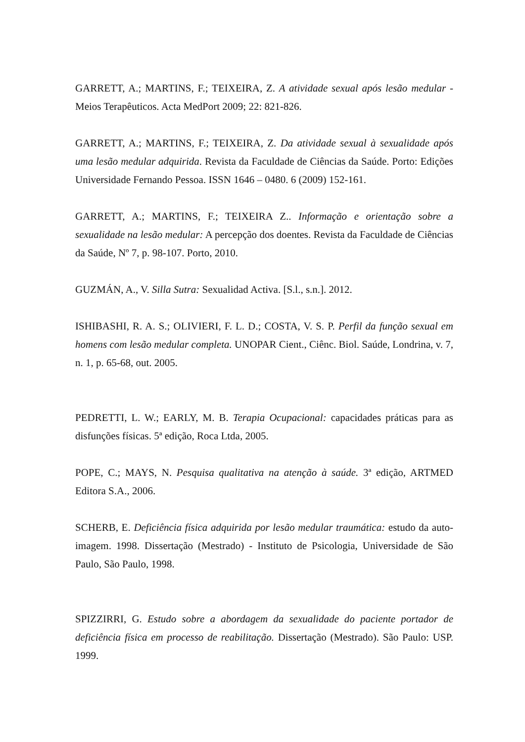GARRETT, A.; MARTINS, F.; TEIXEIRA, Z. A atividade sexual após lesão medular - Meios Terapêuticos. Acta MedPort 2009; 22: 821-826.
GARRETT, A.; MARTINS, F.; TEIXEIRA, Z. Da atividade sexual à sexualidade após uma lesão medular adquirida. Revista da Faculdade de Ciências da Saúde. Porto: Edições Universidade Fernando Pessoa. ISSN 1646 – 0480. 6 (2009) 152-161.
GARRETT, A.; MARTINS, F.; TEIXEIRA Z.. Informação e orientação sobre a sexualidade na lesão medular: A percepção dos doentes. Revista da Faculdade de Ciências da Saúde, Nº 7, p. 98-107. Porto, 2010.
GUZMÁN, A., V. Silla Sutra: Sexualidad Activa. [S.l., s.n.]. 2012.
ISHIBASHI, R. A. S.; OLIVIERI, F. L. D.; COSTA, V. S. P. Perfil da função sexual em homens com lesão medular completa. UNOPAR Cient., Ciênc. Biol. Saúde, Londrina, v. 7, n. 1, p. 65-68, out. 2005.
PEDRETTI, L. W.; EARLY, M. B. Terapia Ocupacional: capacidades práticas para as disfunções físicas. 5ª edição, Roca Ltda, 2005.
POPE, C.; MAYS, N. Pesquisa qualitativa na atenção à saúde. 3ª edição, ARTMED Editora S.A., 2006.
SCHERB, E. Deficiência física adquirida por lesão medular traumática: estudo da auto-imagem. 1998. Dissertação (Mestrado) - Instituto de Psicologia, Universidade de São Paulo, São Paulo, 1998.
SPIZZIRRI, G. Estudo sobre a abordagem da sexualidade do paciente portador de deficiência física em processo de reabilitação. Dissertação (Mestrado). São Paulo: USP. 1999.